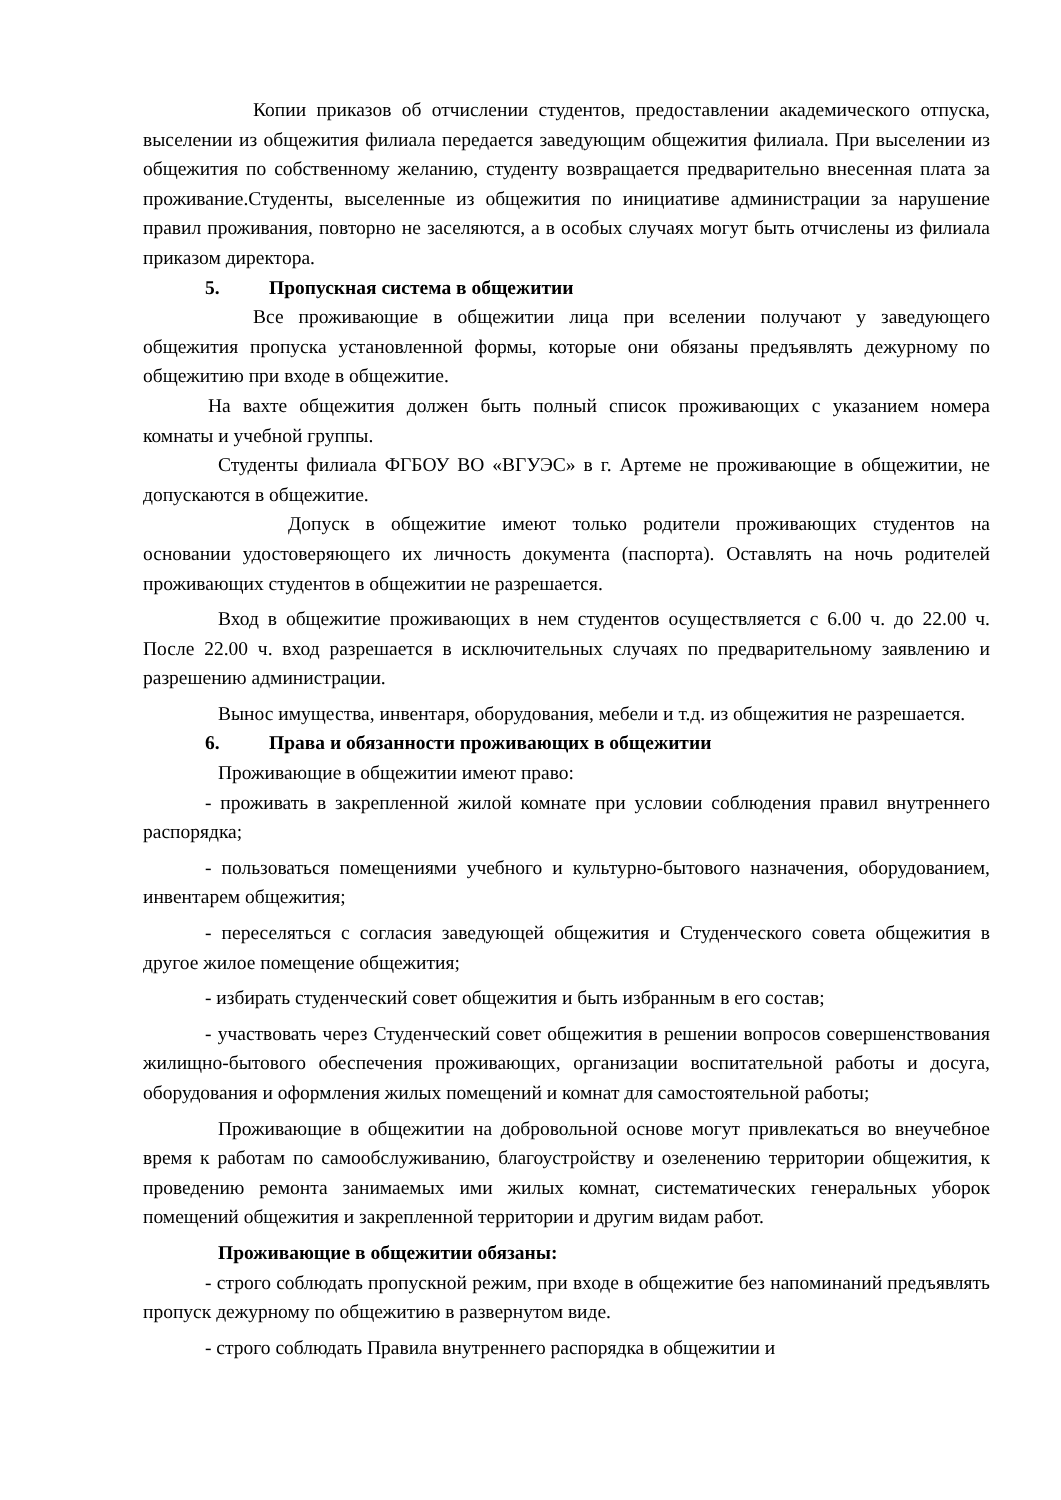Копии приказов об отчислении студентов, предоставлении академического отпуска, выселении из общежития филиала передается заведующим общежития филиала. При выселении из общежития по собственному желанию, студенту возвращается предварительно внесенная плата за проживание.Студенты, выселенные из общежития по инициативе администрации за нарушение правил проживания, повторно не заселяются, а в особых случаях могут быть отчислены из филиала приказом директора.
5. Пропускная система в общежитии
Все проживающие в общежитии лица при вселении получают у заведующего общежития пропуска установленной формы, которые они обязаны предъявлять дежурному по общежитию при входе в общежитие.
На вахте общежития должен быть полный список проживающих с указанием номера комнаты и учебной группы.
Студенты филиала ФГБОУ ВО «ВГУЭС» в г. Артеме не проживающие в общежитии, не допускаются в общежитие.
Допуск в общежитие имеют только родители проживающих студентов на основании удостоверяющего их личность документа (паспорта). Оставлять на ночь родителей проживающих студентов в общежитии не разрешается.
Вход в общежитие проживающих в нем студентов осуществляется с 6.00 ч. до 22.00 ч. После 22.00 ч. вход разрешается в исключительных случаях по предварительному заявлению и разрешению администрации.
Вынос имущества, инвентаря, оборудования, мебели и т.д. из общежития не разрешается.
6. Права и обязанности проживающих в общежитии
Проживающие в общежитии имеют право:
- проживать в закрепленной жилой комнате при условии соблюдения правил внутреннего распорядка;
- пользоваться помещениями учебного и культурно-бытового назначения, оборудованием, инвентарем общежития;
- переселяться с согласия заведующей общежития и Студенческого совета общежития в другое жилое помещение общежития;
- избирать студенческий совет общежития и быть избранным в его состав;
- участвовать через Студенческий совет общежития в решении вопросов совершенствования жилищно-бытового обеспечения проживающих, организации воспитательной работы и досуга, оборудования и оформления жилых помещений и комнат для самостоятельной работы;
Проживающие в общежитии на добровольной основе могут привлекаться во внеучебное время к работам по самообслуживанию, благоустройству и озеленению территории общежития, к проведению ремонта занимаемых ими жилых комнат, систематических генеральных уборок помещений общежития и закрепленной территории и другим видам работ.
Проживающие в общежитии обязаны:
- строго соблюдать пропускной режим, при входе в общежитие без напоминаний предъявлять пропуск дежурному по общежитию в развернутом виде.
- строго соблюдать Правила внутреннего распорядка в общежитии и